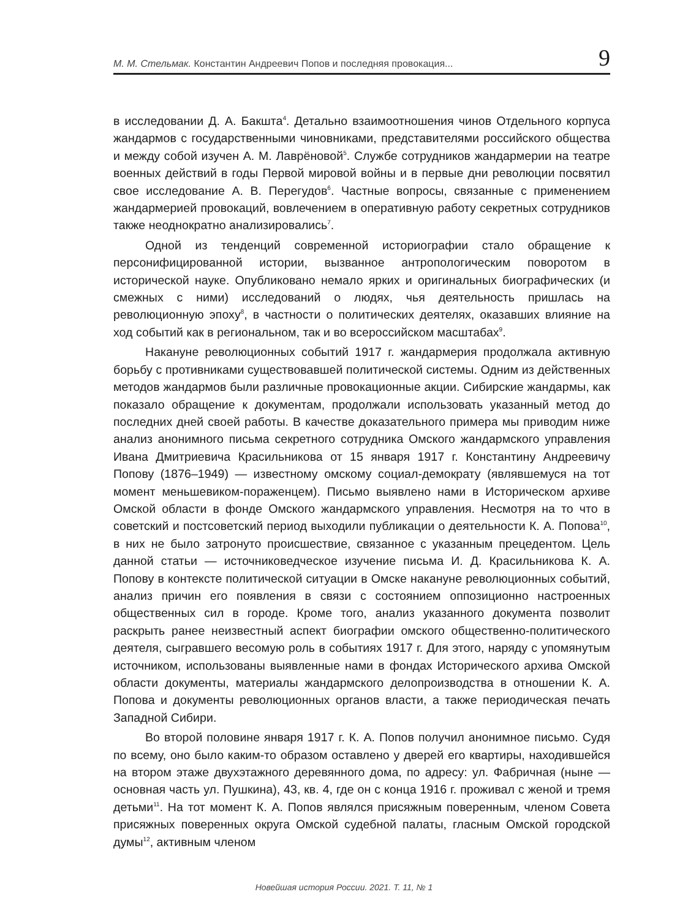М. М. Стельмак. Константин Андреевич Попов и последняя провокация... 9
в исследовании Д. А. Бакшта<sup>4</sup>. Детально взаимоотношения чинов Отдельного корпуса жандармов с государственными чиновниками, представителями российского общества и между собой изучен А. М. Лаврёновой<sup>5</sup>. Службе сотрудников жандармерии на театре военных действий в годы Первой мировой войны и в первые дни революции посвятил свое исследование А. В. Перегудов<sup>6</sup>. Частные вопросы, связанные с применением жандармерией провокаций, вовлечением в оперативную работу секретных сотрудников также неоднократно анализировались<sup>7</sup>.
Одной из тенденций современной историографии стало обращение к персонифицированной истории, вызванное антропологическим поворотом в исторической науке. Опубликовано немало ярких и оригинальных биографических (и смежных с ними) исследований о людях, чья деятельность пришлась на революционную эпоху<sup>8</sup>, в частности о политических деятелях, оказавших влияние на ход событий как в региональном, так и во всероссийском масштабах<sup>9</sup>.
Накануне революционных событий 1917 г. жандармерия продолжала активную борьбу с противниками существовавшей политической системы. Одним из действенных методов жандармов были различные провокационные акции. Сибирские жандармы, как показало обращение к документам, продолжали использовать указанный метод до последних дней своей работы. В качестве доказательного примера мы приводим ниже анализ анонимного письма секретного сотрудника Омского жандармского управления Ивана Дмитриевича Красильникова от 15 января 1917 г. Константину Андреевичу Попову (1876–1949) — известному омскому социал-демократу (являвшемуся на тот момент меньшевиком-пораженцем). Письмо выявлено нами в Историческом архиве Омской области в фонде Омского жандармского управления. Несмотря на то что в советский и постсоветский период выходили публикации о деятельности К. А. Попова<sup>10</sup>, в них не было затронуто происшествие, связанное с указанным прецедентом. Цель данной статьи — источниковедческое изучение письма И. Д. Красильникова К. А. Попову в контексте политической ситуации в Омске накануне революционных событий, анализ причин его появления в связи с состоянием оппозиционно настроенных общественных сил в городе. Кроме того, анализ указанного документа позволит раскрыть ранее неизвестный аспект биографии омского общественно-политического деятеля, сыгравшего весомую роль в событиях 1917 г. Для этого, наряду с упомянутым источником, использованы выявленные нами в фондах Исторического архива Омской области документы, материалы жандармского делопроизводства в отношении К. А. Попова и документы революционных органов власти, а также периодическая печать Западной Сибири.
Во второй половине января 1917 г. К. А. Попов получил анонимное письмо. Судя по всему, оно было каким-то образом оставлено у дверей его квартиры, находившейся на втором этаже двухэтажного деревянного дома, по адресу: ул. Фабричная (ныне — основная часть ул. Пушкина), 43, кв. 4, где он с конца 1916 г. проживал с женой и тремя детьми<sup>11</sup>. На тот момент К. А. Попов являлся присяжным поверенным, членом Совета присяжных поверенных округа Омской судебной палаты, гласным Омской городской думы<sup>12</sup>, активным членом
Новейшая история России. 2021. Т. 11, № 1